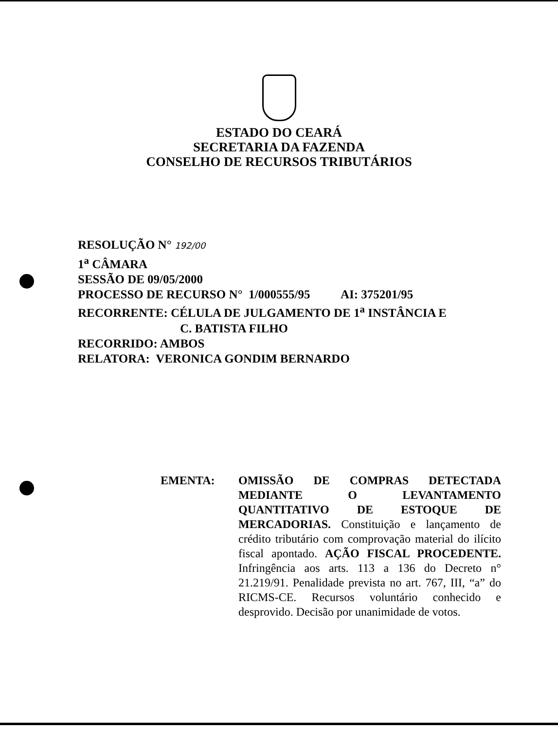ESTADO DO CEARÁ
SECRETARIA DA FAZENDA
CONSELHO DE RECURSOS TRIBUTÁRIOS
RESOLUÇÃO N° 192/00
1<sup>a</sup> CÂMARA
SESSÃO DE 09/05/2000
PROCESSO DE RECURSO N° 1/000555/95 AI: 375201/95
RECORRENTE: CÉLULA DE JULGAMENTO DE 1<sup>a</sup> INSTÂNCIA E
C. BATISTA FILHO
RECORRIDO: AMBOS
RELATORA: VERONICA GONDIM BERNARDO
EMENTA: OMISSÃO DE COMPRAS DETECTADA MEDIANTE O LEVANTAMENTO QUANTITATIVO DE ESTOQUE DE MERCADORIAS. Constituição e lançamento de crédito tributário com comprovação material do ilícito fiscal apontado. AÇÃO FISCAL PROCEDENTE. Infringência aos arts. 113 a 136 do Decreto n° 21.219/91. Penalidade prevista no art. 767, III, “a” do RICMS-CE. Recursos voluntário conhecido e desprovido. Decisão por unanimidade de votos.